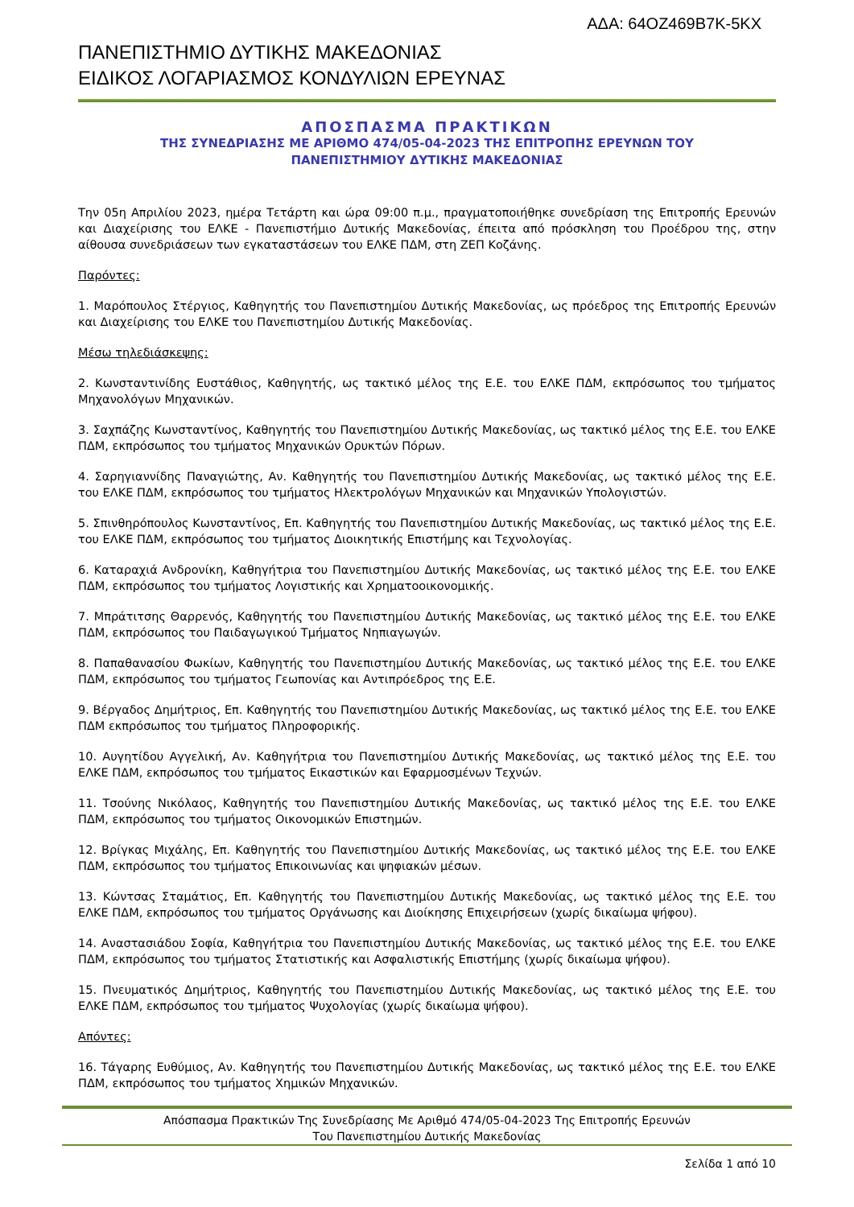ΑΔΑ: 64ΟΖ469Β7Κ-5ΚΧ
ΠΑΝΕΠΙΣΤΗΜΙΟ ΔΥΤΙΚΗΣ ΜΑΚΕΔΟΝΙΑΣ
ΕΙΔΙΚΟΣ ΛΟΓΑΡΙΑΣΜΟΣ ΚΟΝΔΥΛΙΩΝ ΕΡΕΥΝΑΣ
ΑΠΟΣΠΑΣΜΑ ΠΡΑΚΤΙΚΩΝ
ΤΗΣ ΣΥΝΕΔΡΙΑΣΗΣ ΜΕ ΑΡΙΘΜΟ 474/05-04-2023 ΤΗΣ ΕΠΙΤΡΟΠΗΣ ΕΡΕΥΝΩΝ ΤΟΥ
ΠΑΝΕΠΙΣΤΗΜΙΟΥ ΔΥΤΙΚΗΣ ΜΑΚΕΔΟΝΙΑΣ
Την 05η Απριλίου 2023, ημέρα Τετάρτη και ώρα 09:00 π.μ., πραγματοποιήθηκε συνεδρίαση της Επιτροπής Ερευνών και Διαχείρισης του ΕΛΚΕ - Πανεπιστήμιο Δυτικής Μακεδονίας, έπειτα από πρόσκληση του Προέδρου της, στην αίθουσα συνεδριάσεων των εγκαταστάσεων του ΕΛΚΕ ΠΔΜ, στη ΖΕΠ Κοζάνης.
Παρόντες:
1. Μαρόπουλος Στέργιος, Καθηγητής του Πανεπιστημίου Δυτικής Μακεδονίας, ως πρόεδρος της Επιτροπής Ερευνών και Διαχείρισης του ΕΛΚΕ του Πανεπιστημίου Δυτικής Μακεδονίας.
Μέσω τηλεδιάσκεψης:
2. Κωνσταντινίδης Ευστάθιος, Καθηγητής, ως τακτικό μέλος της Ε.Ε. του ΕΛΚΕ ΠΔΜ, εκπρόσωπος του τμήματος Μηχανολόγων Μηχανικών.
3. Σαχπάζης Κωνσταντίνος, Καθηγητής του Πανεπιστημίου Δυτικής Μακεδονίας, ως τακτικό μέλος της Ε.Ε. του ΕΛΚΕ ΠΔΜ, εκπρόσωπος του τμήματος Μηχανικών Ορυκτών Πόρων.
4. Σαρηγιαννίδης Παναγιώτης, Αν. Καθηγητής του Πανεπιστημίου Δυτικής Μακεδονίας, ως τακτικό μέλος της Ε.Ε. του ΕΛΚΕ ΠΔΜ, εκπρόσωπος του τμήματος Ηλεκτρολόγων Μηχανικών και Μηχανικών Υπολογιστών.
5. Σπινθηρόπουλος Κωνσταντίνος, Επ. Καθηγητής του Πανεπιστημίου Δυτικής Μακεδονίας, ως τακτικό μέλος της Ε.Ε. του ΕΛΚΕ ΠΔΜ, εκπρόσωπος του τμήματος Διοικητικής Επιστήμης και Τεχνολογίας.
6. Καταραχιά Ανδρονίκη, Καθηγήτρια του Πανεπιστημίου Δυτικής Μακεδονίας, ως τακτικό μέλος της Ε.Ε. του ΕΛΚΕ ΠΔΜ, εκπρόσωπος του τμήματος Λογιστικής και Χρηματοοικονομικής.
7. Μπράτιτσης Θαρρενός, Καθηγητής του Πανεπιστημίου Δυτικής Μακεδονίας, ως τακτικό μέλος της Ε.Ε. του ΕΛΚΕ ΠΔΜ, εκπρόσωπος του Παιδαγωγικού Τμήματος Νηπιαγωγών.
8. Παπαθανασίου Φωκίων, Καθηγητής του Πανεπιστημίου Δυτικής Μακεδονίας, ως τακτικό μέλος της Ε.Ε. του ΕΛΚΕ ΠΔΜ, εκπρόσωπος του τμήματος Γεωπονίας και Αντιπρόεδρος της Ε.Ε.
9. Βέργαδος Δημήτριος, Επ. Καθηγητής του Πανεπιστημίου Δυτικής Μακεδονίας, ως τακτικό μέλος της Ε.Ε. του ΕΛΚΕ ΠΔΜ εκπρόσωπος του τμήματος Πληροφορικής.
10. Αυγητίδου Αγγελική, Αν. Καθηγήτρια του Πανεπιστημίου Δυτικής Μακεδονίας, ως τακτικό μέλος της Ε.Ε. του ΕΛΚΕ ΠΔΜ, εκπρόσωπος του τμήματος Εικαστικών και Εφαρμοσμένων Τεχνών.
11. Τσούνης Νικόλαος, Καθηγητής του Πανεπιστημίου Δυτικής Μακεδονίας, ως τακτικό μέλος της Ε.Ε. του ΕΛΚΕ ΠΔΜ, εκπρόσωπος του τμήματος Οικονομικών Επιστημών.
12. Βρίγκας Μιχάλης, Επ. Καθηγητής του Πανεπιστημίου Δυτικής Μακεδονίας, ως τακτικό μέλος της Ε.Ε. του ΕΛΚΕ ΠΔΜ, εκπρόσωπος του τμήματος Επικοινωνίας και ψηφιακών μέσων.
13. Κώντσας Σταμάτιος, Επ. Καθηγητής του Πανεπιστημίου Δυτικής Μακεδονίας, ως τακτικό μέλος της Ε.Ε. του ΕΛΚΕ ΠΔΜ, εκπρόσωπος του τμήματος Οργάνωσης και Διοίκησης Επιχειρήσεων (χωρίς δικαίωμα ψήφου).
14. Αναστασιάδου Σοφία, Καθηγήτρια του Πανεπιστημίου Δυτικής Μακεδονίας, ως τακτικό μέλος της Ε.Ε. του ΕΛΚΕ ΠΔΜ, εκπρόσωπος του τμήματος Στατιστικής και Ασφαλιστικής Επιστήμης (χωρίς δικαίωμα ψήφου).
15. Πνευματικός Δημήτριος, Καθηγητής του Πανεπιστημίου Δυτικής Μακεδονίας, ως τακτικό μέλος της Ε.Ε. του ΕΛΚΕ ΠΔΜ, εκπρόσωπος του τμήματος Ψυχολογίας (χωρίς δικαίωμα ψήφου).
Απόντες:
16. Τάγαρης Ευθύμιος, Αν. Καθηγητής του Πανεπιστημίου Δυτικής Μακεδονίας, ως τακτικό μέλος της Ε.Ε. του ΕΛΚΕ ΠΔΜ, εκπρόσωπος του τμήματος Χημικών Μηχανικών.
Απόσπασμα Πρακτικών Της Συνεδρίασης Με Αριθμό 474/05-04-2023 Της Επιτροπής Ερευνών
Του Πανεπιστημίου Δυτικής Μακεδονίας
Σελίδα 1 από 10